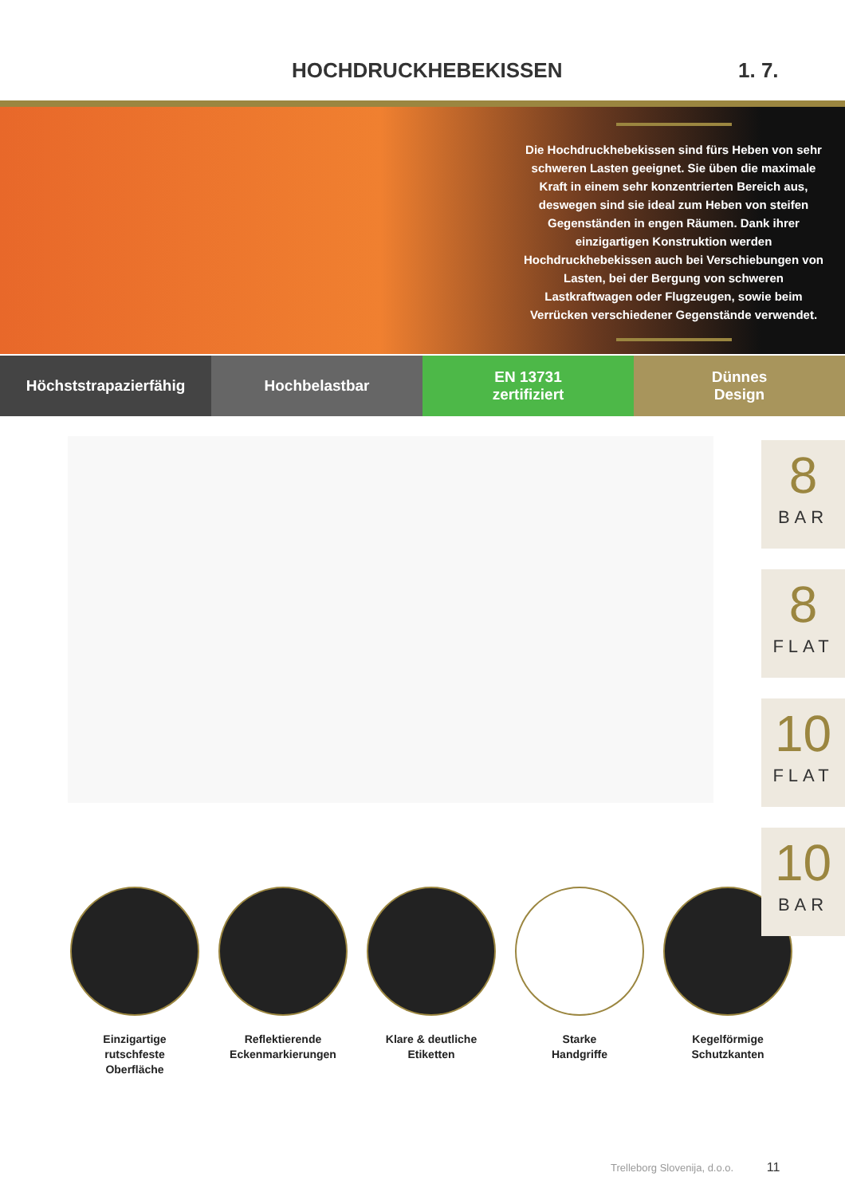HOCHDRUCKHEBEKISSEN
1. 7.
Die Hochdruckhebekissen sind fürs Heben von sehr schweren Lasten geeignet. Sie üben die maximale Kraft in einem sehr konzentrierten Bereich aus, deswegen sind sie ideal zum Heben von steifen Gegenständen in engen Räumen. Dank ihrer einzigartigen Konstruktion werden Hochdruckhebekissen auch bei Verschiebungen von Lasten, bei der Bergung von schweren Lastkraftwagen oder Flugzeugen, sowie beim Verrücken verschiedener Gegenstände verwendet.
Höchststrapazierfähig Hochbelastbar EN 13731
zertifiziert
Dünnes
Design
8
BAR
8
FLAT
10
FLAT
10
BAR
Einzigartige
rutschfeste
Oberfläche
Reflektierende
Eckenmarkierungen
Klare & deutliche
Etiketten
Starke
Handgriffe
Kegelförmige
Schutzkanten
Trelleborg Slovenija, d.o.o. 11